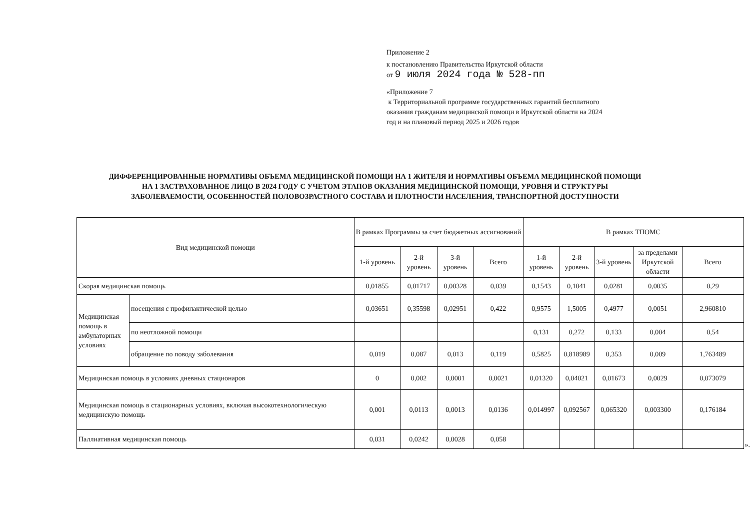Приложение 2
к постановлению Правительства Иркутской области
от 9 июля 2024 года № 528-пп
«Приложение 7
к Территориальной программе государственных гарантий бесплатного оказания гражданам медицинской помощи в Иркутской области на 2024 год и на плановый период 2025 и 2026 годов
ДИФФЕРЕНЦИРОВАННЫЕ НОРМАТИВЫ ОБЪЕМА МЕДИЦИНСКОЙ ПОМОЩИ НА 1 ЖИТЕЛЯ И НОРМАТИВЫ ОБЪЕМА МЕДИЦИНСКОЙ ПОМОЩИ НА 1 ЗАСТРАХОВАННОЕ ЛИЦО В 2024 ГОДУ С УЧЕТОМ ЭТАПОВ ОКАЗАНИЯ МЕДИЦИНСКОЙ ПОМОЩИ, УРОВНЯ И СТРУКТУРЫ ЗАБОЛЕВАЕМОСТИ, ОСОБЕННОСТЕЙ ПОЛОВОЗРАСТНОГО СОСТАВА И ПЛОТНОСТИ НАСЕЛЕНИЯ, ТРАНСПОРТНОЙ ДОСТУПНОСТИ
| Вид медицинской помощи | | В рамках Программы за счет бюджетных ассигнований | | | | В рамках ТПОМС | | | | |
| --- | --- | --- | --- | --- | --- | --- | --- | --- | --- | --- |
| | | 1-й уровень | 2-й уровень | 3-й уровень | Всего | 1-й уровень | 2-й уровень | 3-й уровень | за пределами Иркутской области | Всего |
| Скорая медицинская помощь | | 0,01855 | 0,01717 | 0,00328 | 0,039 | 0,1543 | 0,1041 | 0,0281 | 0,0035 | 0,29 |
| Медицинская помощь в амбулаторных условиях | посещения с профилактической целью | 0,03651 | 0,35598 | 0,02951 | 0,422 | 0,9575 | 1,5005 | 0,4977 | 0,0051 | 2,960810 |
| | по неотложной помощи | | | | | 0,131 | 0,272 | 0,133 | 0,004 | 0,54 |
| | обращение по поводу заболевания | 0,019 | 0,087 | 0,013 | 0,119 | 0,5825 | 0,818989 | 0,353 | 0,009 | 1,763489 |
| Медицинская помощь в условиях дневных стационаров | | 0 | 0,002 | 0,0001 | 0,0021 | 0,01320 | 0,04021 | 0,01673 | 0,0029 | 0,073079 |
| Медицинская помощь в стационарных условиях, включая высокотехнологическую медицинскую помощь | | 0,001 | 0,0113 | 0,0013 | 0,0136 | 0,014997 | 0,092567 | 0,065320 | 0,003300 | 0,176184 |
| Паллиативная медицинская помощь | | 0,031 | 0,0242 | 0,0028 | 0,058 | | | | | |
».